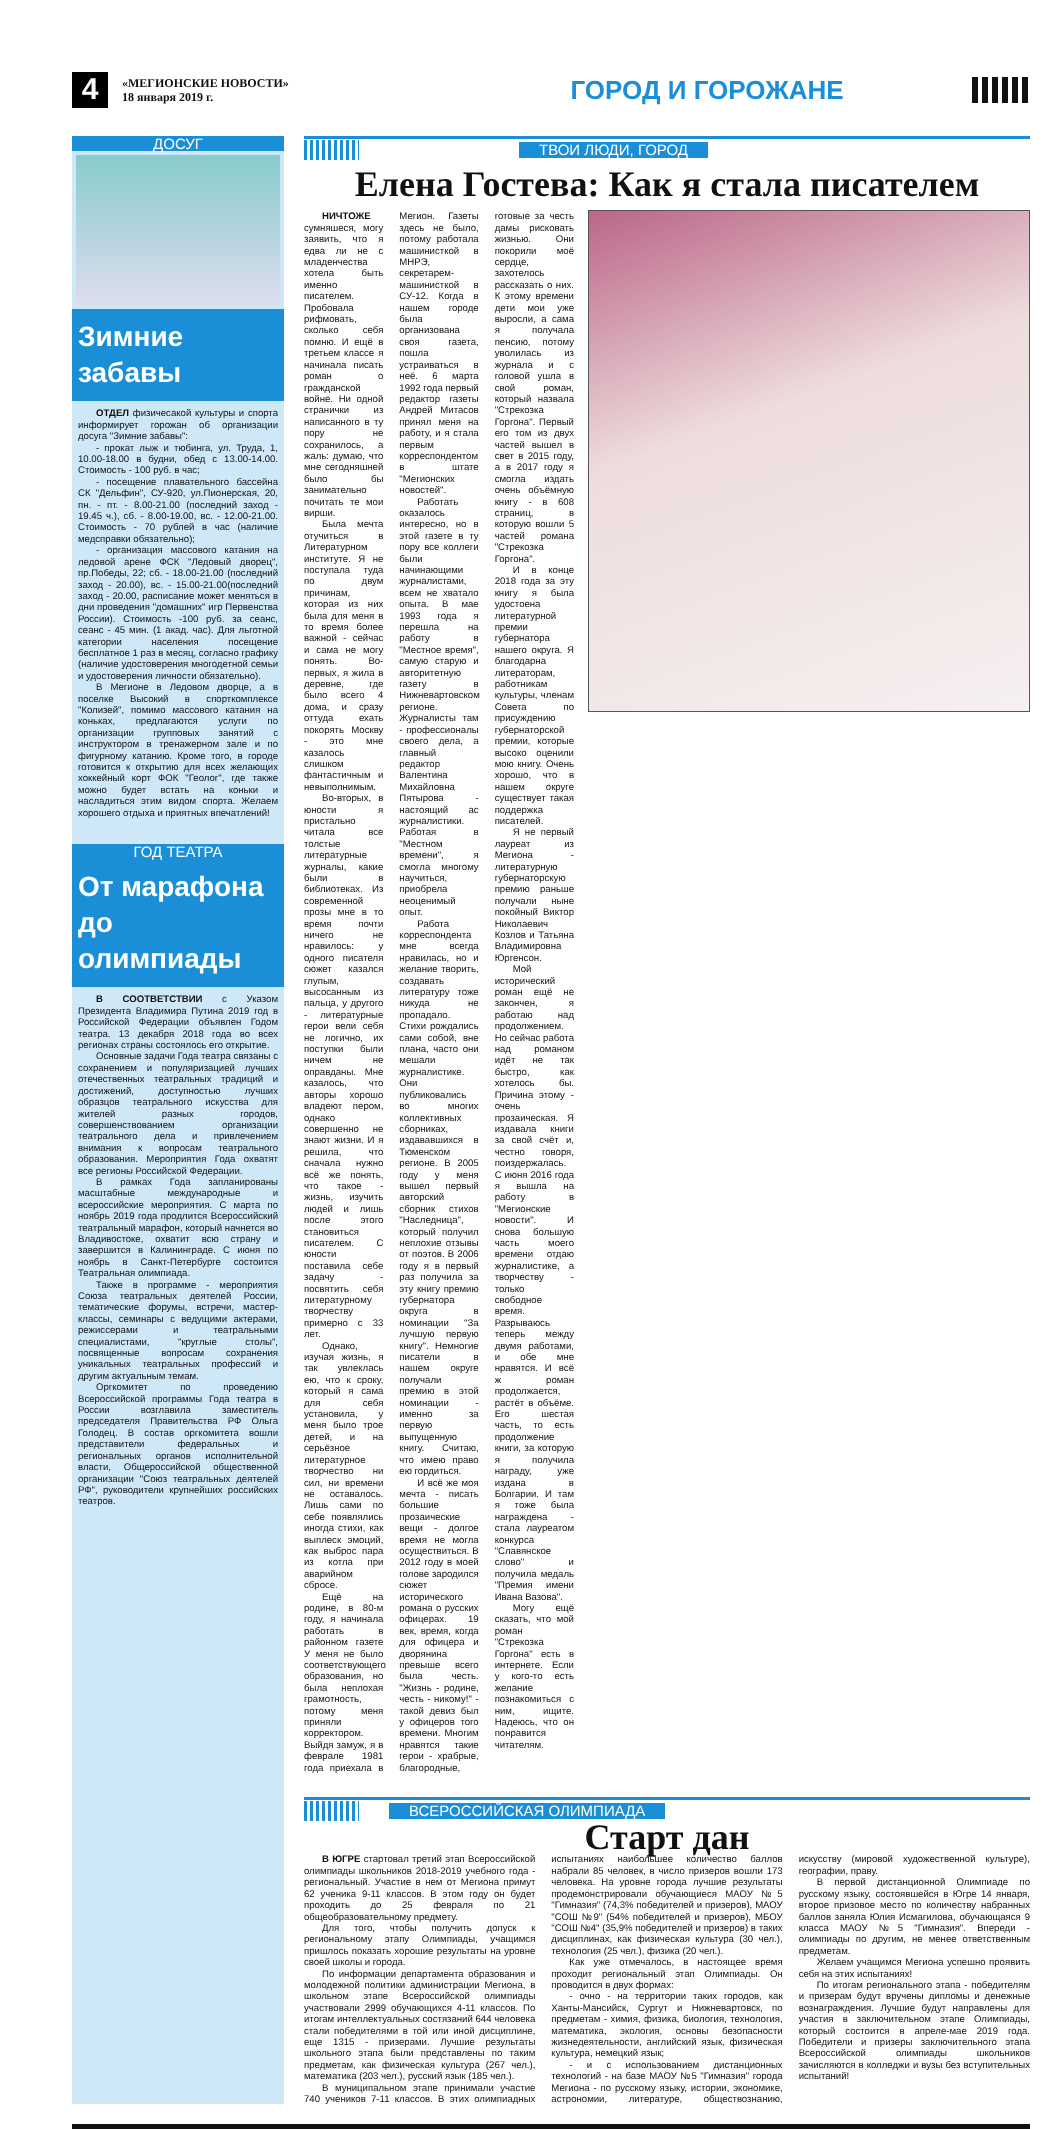4
«МЕГИОНСКИЕ НОВОСТИ»
18 января 2019 г.
ГОРОД И ГОРОЖАНЕ
ДОСУГ
Зимние забавы
ОТДЕЛ физичесакой культуры и спорта информирует горожан об организации досуга "Зимние забавы":
- прокат лыж и тюбинга, ул. Труда, 1, 10.00-18.00 в будни, обед с 13.00-14.00. Стоимость - 100 руб. в час;
- посещение плавательного бассейна СК "Дельфин", СУ-920, ул.Пионерская, 20, пн. - пт. - 8.00-21.00 (последний заход - 19.45 ч.), сб. - 8.00-19.00, вс. - 12.00-21.00. Стоимость - 70 рублей в час (наличие медсправки обязательно);
- организация массового катания на ледовой арене ФСК "Ледовый дворец", пр.Победы, 22; сб. - 18.00-21.00 (последний заход - 20.00), вс. - 15.00-21.00(последний заход - 20.00, расписание может меняться в дни проведения "домашних" игр Первенства России). Стоимость -100 руб. за сеанс, сеанс - 45 мин. (1 акад. час). Для льготной категории населения посещение бесплатное 1 раз в месяц, согласно графику (наличие удостоверения многодетной семьи и удостоверения личности обязательно).
В Мегионе в Ледовом дворце, а в поселке Высокий в спорткомплексе "Колизей", помимо массового катания на коньках, предлагаются услуги по организации групповых занятий с инструктором в тренажерном зале и по фигурному катанию. Кроме того, в городе готовится к открытию для всех желающих хоккейный корт ФОК "Геолог", где также можно будет встать на коньки и насладиться этим видом спорта. Желаем хорошего отдыха и приятных впечатлений!
ГОД ТЕАТРА
От марафона до олимпиады
В СООТВЕТСТВИИ с Указом Президента Владимира Путина 2019 год в Российской Федерации объявлен Годом театра. 13 декабря 2018 года во всех регионах страны состоялось его открытие.
Основные задачи Года театра связаны с сохранением и популяризацией лучших отечественных театральных традиций и достижений, доступностью лучших образцов театрального искусства для жителей разных городов, совершенствованием организации театрального дела и привлечением внимания к вопросам театрального образования. Мероприятия Года охватят все регионы Российской Федерации.
В рамках Года запланированы масштабные международные и всероссийские мероприятия. С марта по ноябрь 2019 года продлится Всероссийский театральный марафон, который начнется во Владивостоке, охватит всю страну и завершится в Калининграде. С июня по ноябрь в Санкт-Петербурге состоится Театральная олимпиада.
Также в программе - мероприятия Союза театральных деятелей России, тематические форумы, встречи, мастер-классы, семинары с ведущими актерами, режиссерами и театральными специалистами, "круглые столы", посвященные вопросам сохранения уникальных театральных профессий и другим актуальным темам.
Оргкомитет по проведению Всероссийской программы Года театра в России возглавила заместитель председателя Правительства РФ Ольга Голодец. В состав оргкомитета вошли представители федеральных и региональных органов исполнительной власти, Общероссийской общественной организации "Союз театральных деятелей РФ", руководители крупнейших российских театров.
ТВОИ ЛЮДИ, ГОРОД
Елена Гостева: Как я стала писателем
НИЧТОЖЕ сумняшеся, могу заявить, что я едва ли не с младенчества хотела быть именно писателем. Пробовала рифмовать, сколько себя помню. И ещё в третьем классе я начинала писать роман о гражданской войне. Ни одной странички из написанного в ту пору не сохранилось, а жаль: думаю, что мне сегодняшней было бы занимательно почитать те мои вирши.
Была мечта отучиться в Литературном институте. Я не поступала туда по двум причинам, которая из них была для меня в то время более важной - сейчас и сама не могу понять. Во-первых, я жила в деревне, где было всего 4 дома, и сразу оттуда ехать покорять Москву - это мне казалось слишком фантастичным и невыполнимым.
Во-вторых, в юности я пристально читала все толстые литературные журналы, какие были в библиотеках. Из современной прозы мне в то время почти ничего не нравилось: у одного писателя сюжет казался глупым, высосанным из пальца, у другого - литературные герои вели себя не логично, их поступки были ничем не оправданы. Мне казалось, что авторы хорошо владеют пером, однако совершенно не знают жизни. И я решила, что сначала нужно всё же понять, что такое - жизнь, изучить людей и лишь после этого становиться писателем. С юности поставила себе задачу - посвятить себя литературному творчеству примерно с 33 лет.
Однако, изучая жизнь, я так увлеклась ею, что к сроку, который я сама для себя установила, у меня было трое детей, и на серьёзное литературное творчество ни сил, ни времени не оставалось. Лишь сами по себе появлялись иногда стихи, как выплеск эмоций, как выброс пара из котла при аварийном сбросе.
Ещё на родине, в 80-м году, я начинала работать в районном газете У меня не было соответствующего образования, но была неплохая грамотность, потому меня приняли корректором. Выйдя замуж, я в феврале 1981 года приехала в Мегион. Газеты здесь не было, потому работала машинисткой в МНРЭ, секретарем-машинисткой в СУ-12. Когда в нашем городе была организована своя газета, пошла устраиваться в неё. 6 марта 1992 года первый редактор газеты Андрей Митасов принял меня на работу, и я стала первым корреспондентом в штате "Мегионских новостей".
Работать оказалось интересно, но в этой газете в ту пору все коллеги были начинающими журналистами, всем не хватало опыта. В мае 1993 года я перешла на работу в "Местное время", самую старую и авторитетную газету в Нижневартовском регионе. Журналисты там - профессионалы своего дела, а главный редактор Валентина Михайловна Пятырова - настоящий ас журналистики. Работая в "Местном времени", я смогла многому научиться, приобрела неоценимый опыт.
Работа корреспондента мне всегда нравилась, но и желание творить, создавать литературу тоже никуда не пропадало. Стихи рождались сами собой, вне плана, часто они мешали журналистике. Они публиковались во многих коллективных сборниках, издававшихся в Тюменском регионе. В 2005 году у меня вышел первый авторский сборник стихов "Наследница", который получил неплохие отзывы от поэтов. В 2006 году я в первый раз получила за эту книгу премию губернатора округа в номинации "За лучшую первую книгу". Немногие писатели в нашем округе получали премию в этой номинации - именно за первую выпущенную книгу. Считаю, что имею право ею гордиться.
И всё же моя мечта - писать большие прозаические вещи - долгое время не могла осуществиться. В 2012 году в моей голове зародился сюжет исторического романа о русских офицерах. 19 век, время, когда для офицера и дворянина превыше всего была честь. "Жизнь - родине, честь - никому!" - такой девиз был у офицеров того времени. Многим нравятся такие герои - храбрые, благородные, готовые за честь дамы рисковать жизнью. Они покорили моё сердце, захотелось рассказать о них. К этому времени дети мои уже выросли, а сама я получала пенсию, потому уволилась из журнала и с головой ушла в свой роман, который назвала "Стрекозка Горгона". Первый его том из двух частей вышел в свет в 2015 году, а в 2017 году я смогла издать очень объёмную книгу - в 608 страниц, в которую вошли 5 частей романа "Стрекозка Горгона".
И в конце 2018 года за эту книгу я была удостоена литературной премии губернатора нашего округа. Я благодарна литераторам, работникам культуры, членам Совета по присуждению губернаторской премии, которые высоко оценили мою книгу. Очень хорошо, что в нашем округе существует такая поддержка писателей.
Я не первый лауреат из Мегиона - литературную губернаторскую премию раньше получали ныне покойный Виктор Николаевич Козлов и Татьяна Владимировна Юргенсон.
Мой исторический роман ещё не закончен, я работаю над продолжением. Но сейчас работа над романом идёт не так быстро, как хотелось бы. Причина этому - очень прозаическая. Я издавала книги за свой счёт и, честно говоря, поиздержалась. С июня 2016 года я вышла на работу в "Мегионские новости". И снова большую часть моего времени отдаю журналистике, а творчеству - только свободное время. Разрываюсь теперь между двумя работами, и обе мне нравятся. И всё ж роман продолжается, растёт в объёме. Его шестая часть, то есть продолжение книги, за которую я получила награду, уже издана в Болгарии. И там я тоже была награждена - стала лауреатом конкурса "Славянское слово" и получила медаль "Премия имени Ивана Вазова".
Могу ещё сказать, что мой роман "Стрекозка Горгона" есть в интернете. Если у кого-то есть желание познакомиться с ним, ищите. Надеюсь, что он понравится читателям.
ВСЕРОССИЙСКАЯ ОЛИМПИАДА
Старт дан
В ЮГРЕ стартовал третий этап Всероссийской олимпиады школьников 2018-2019 учебного года - региональный. Участие в нем от Мегиона примут 62 ученика 9-11 классов. В этом году он будет проходить до 25 февраля по 21 общеобразовательному предмету.
Для того, чтобы получить допуск к региональному этапу Олимпиады, учащимся пришлось показать хорошие результаты на уровне своей школы и города.
По информации департамента образования и молодежной политики администрации Мегиона, в школьном этапе Всероссийской олимпиады участвовали 2999 обучающихся 4-11 классов. По итогам интеллектуальных состязаний 644 человека стали победителями в той или иной дисциплине, еще 1315 - призерами. Лучшие результаты школьного этапа были представлены по таким предметам, как физическая культура (267 чел.), математика (203 чел.), русский язык (185 чел.).
В муниципальном этапе принимали участие 740 учеников 7-11 классов. В этих олимпиадных испытаниях наибольшее количество баллов набрали 85 человек, в число призеров вошли 173 человека. На уровне города лучшие результаты продемонстрировали обучающиеся МАОУ №5 "Гимназия" (74,3% победителей и призеров), МАОУ "СОШ №9" (54% победителей и призеров), МБОУ "СОШ №4" (35,9% победителей и призеров) в таких дисциплинах, как физическая культура (30 чел.), технология (25 чел.), физика (20 чел.).
Как уже отмечалось, в настоящее время проходит региональный этап Олимпиады. Он проводится в двух формах:
- очно - на территории таких городов, как Ханты-Мансийск, Сургут и Нижневартовск, по предметам - химия, физика, биология, технология, математика, экология, основы безопасности жизнедеятельности, английский язык, физическая культура, немецкий язык;
- и с использованием дистанционных технологий - на базе МАОУ №5 "Гимназия" города Мегиона - по русскому языку, истории, экономике, астрономии, литературе, обществознанию, искусству (мировой художественной культуре), географии, праву.
В первой дистанционной Олимпиаде по русскому языку, состоявшейся в Югре 14 января, второе призовое место по количеству набранных баллов заняла Юлия Исмагилова, обучающаяся 9 класса МАОУ №5 "Гимназия". Впереди - олимпиады по другим, не менее ответственным предметам.
Желаем учащимся Мегиона успешно проявить себя на этих испытаниях!
По итогам регионального этапа - победителям и призерам будут вручены дипломы и денежные вознаграждения. Лучшие будут направлены для участия в заключительном этапе Олимпиады, который состоится в апреле-мае 2019 года. Победители и призеры заключительного этапа Всероссийской олимпиады школьников зачисляются в колледжи и вузы без вступительных испытаний!